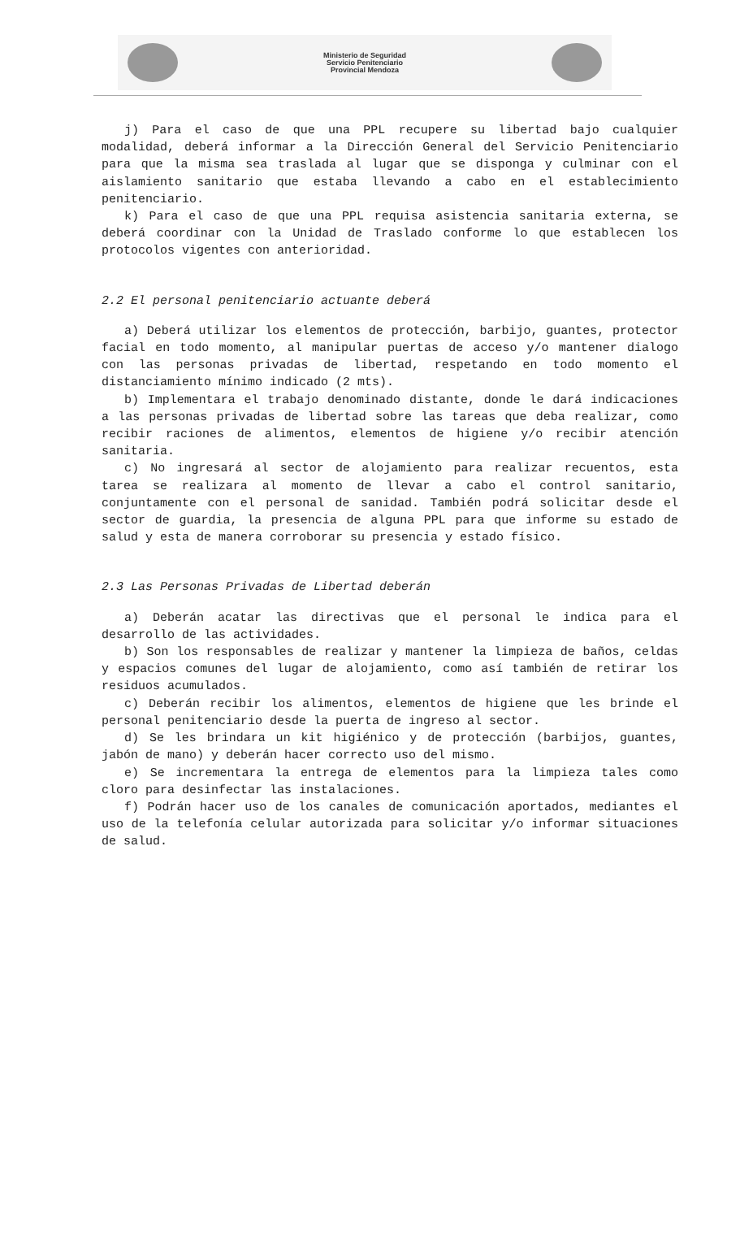Ministerio de Seguridad
Servicio Penitenciario
Provincial Mendoza
j) Para el caso de que una PPL recupere su libertad bajo cualquier modalidad, deberá informar a la Dirección General del Servicio Penitenciario para que la misma sea traslada al lugar que se disponga y culminar con el aislamiento sanitario que estaba llevando a cabo en el establecimiento penitenciario.
k) Para el caso de que una PPL requisa asistencia sanitaria externa, se deberá coordinar con la Unidad de Traslado conforme lo que establecen los protocolos vigentes con anterioridad.
2.2 El personal penitenciario actuante deberá
a) Deberá utilizar los elementos de protección, barbijo, guantes, protector facial en todo momento, al manipular puertas de acceso y/o mantener dialogo con las personas privadas de libertad, respetando en todo momento el distanciamiento mínimo indicado (2 mts).
b) Implementara el trabajo denominado distante, donde le dará indicaciones a las personas privadas de libertad sobre las tareas que deba realizar, como recibir raciones de alimentos, elementos de higiene y/o recibir atención sanitaria.
c) No ingresará al sector de alojamiento para realizar recuentos, esta tarea se realizara al momento de llevar a cabo el control sanitario, conjuntamente con el personal de sanidad. También podrá solicitar desde el sector de guardia, la presencia de alguna PPL para que informe su estado de salud y esta de manera corroborar su presencia y estado físico.
2.3 Las Personas Privadas de Libertad deberán
a) Deberán acatar las directivas que el personal le indica para el desarrollo de las actividades.
b) Son los responsables de realizar y mantener la limpieza de baños, celdas y espacios comunes del lugar de alojamiento, como así también de retirar los residuos acumulados.
c) Deberán recibir los alimentos, elementos de higiene que les brinde el personal penitenciario desde la puerta de ingreso al sector.
d) Se les brindara un kit higiénico y de protección (barbijos, guantes, jabón de mano) y deberán hacer correcto uso del mismo.
e) Se incrementara la entrega de elementos para la limpieza tales como cloro para desinfectar las instalaciones.
f) Podrán hacer uso de los canales de comunicación aportados, mediantes el uso de la telefonía celular autorizada para solicitar y/o informar situaciones de salud.